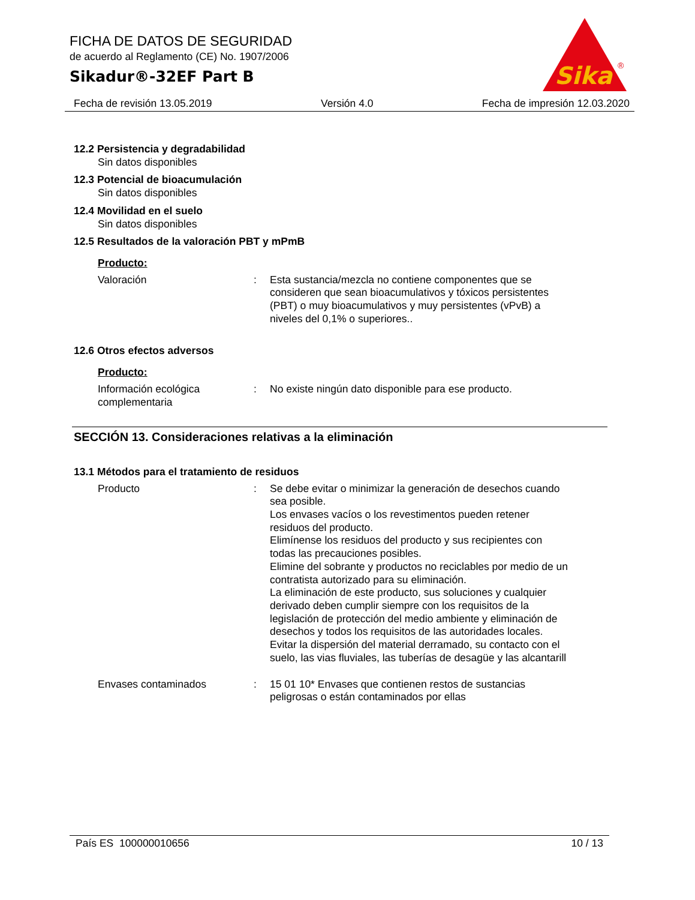FICHA DE DATOS DE SEGURIDAD
de acuerdo al Reglamento (CE) No. 1907/2006
Sikadur®-32EF Part B
Sika
®
Fecha de revisión 13.05.2019 Versión 4.0 Fecha de impresión 12.03.2020
12.2 Persistencia y degradabilidad
Sin datos disponibles
12.3 Potencial de bioacumulación
Sin datos disponibles
12.4 Movilidad en el suelo
Sin datos disponibles
12.5 Resultados de la valoración PBT y mPmB
Producto:
Valoración : Esta sustancia/mezcla no contiene componentes que se consideren que sean bioacumulativos y tóxicos persistentes (PBT) o muy bioacumulativos y muy persistentes (vPvB) a niveles del 0,1% o superiores..
12.6 Otros efectos adversos
Producto:
Información ecológica complementaria
: No existe ningún dato disponible para ese producto.
SECCIÓN 13. Consideraciones relativas a la eliminación
13.1 Métodos para el tratamiento de residuos
Producto : Se debe evitar o minimizar la generación de desechos cuando sea posible.
Los envases vacíos o los revestimentos pueden retener residuos del producto.
Elimínense los residuos del producto y sus recipientes con todas las precauciones posibles.
Elimine del sobrante y productos no reciclables por medio de un contratista autorizado para su eliminación.
La eliminación de este producto, sus soluciones y cualquier derivado deben cumplir siempre con los requisitos de la legislación de protección del medio ambiente y eliminación de desechos y todos los requisitos de las autoridades locales.
Evitar la dispersión del material derramado, su contacto con el suelo, las vias fluviales, las tuberías de desagüe y las alcantarill
Envases contaminados : 15 01 10* Envases que contienen restos de sustancias peligrosas o están contaminados por ellas
País ES 100000010656 10 / 13